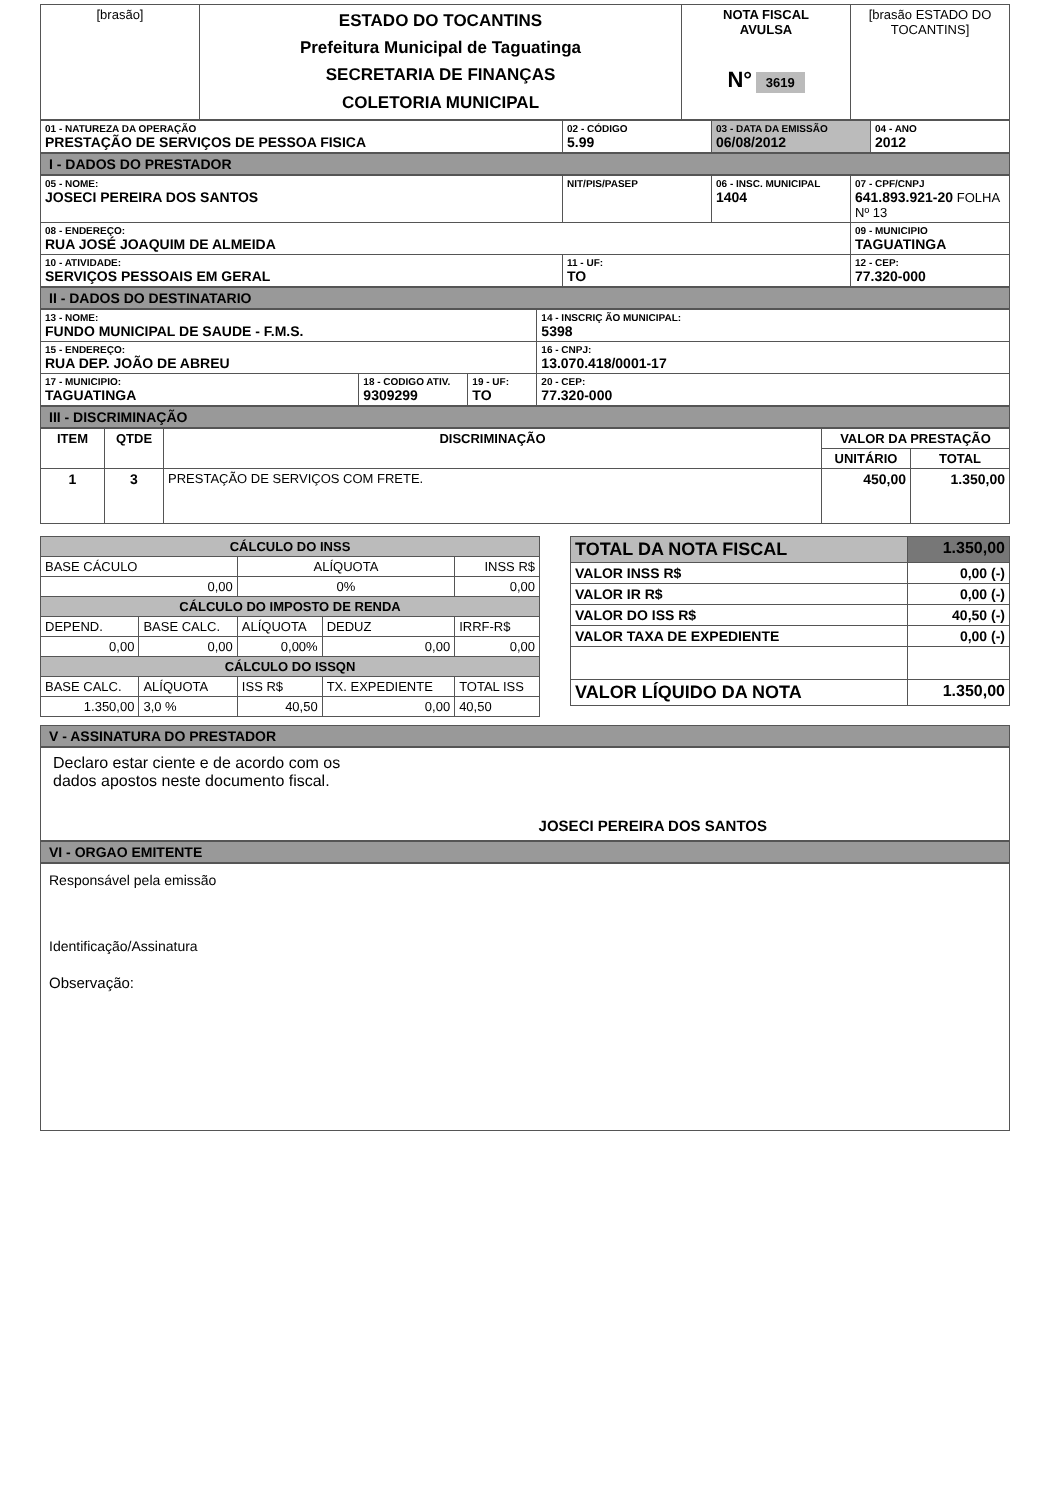| [brasão] | ESTADO DO TOCANTINS Prefeitura Municipal de Taguatinga SECRETARIA DE FINANÇAS COLETORIA MUNICIPAL | NOTA FISCAL AVULSA N° 3619 | [brasão ESTADO DO TOCANTINS] |
| 01 - NATUREZA DA OPERAÇÃO PRESTAÇÃO DE SERVIÇOS DE PESSOA FISICA | 02 - CÓDIGO 5.99 | 03 - DATA DA EMISSÃO 06/08/2012 | 04 - ANO 2012 |
I - DADOS DO PRESTADOR
| 05 - NOME: JOSECI PEREIRA DOS SANTOS | NIT/PIS/PASEP | 06 - INSC. MUNICIPAL 1404 | 07 - CPF/CNPJ 641.893.921-20 FOLHA Nº 13 |
| 08 - ENDEREÇO: RUA JOSÉ JOAQUIM DE ALMEIDA | | | 09 - MUNICIPIO TAGUATINGA |
| 10 - ATIVIDADE: SERVIÇOS PESSOAIS EM GERAL | 11 - UF: TO | | 12 - CEP: 77.320-000 |
II - DADOS DO DESTINATARIO
| 13 - NOME: FUNDO MUNICIPAL DE SAUDE - F.M.S. | | | 14 - INSCRIÇ ÃO MUNICIPAL: 5398 |
| 15 - ENDEREÇO: RUA DEP. JOÃO DE ABREU | | | 16 - CNPJ: 13.070.418/0001-17 |
| 17 - MUNICIPIO: TAGUATINGA | 18 - CODIGO ATIV. 9309299 | 19 - UF: TO | 20 - CEP: 77.320-000 |
III - DISCRIMINAÇÃO
| ITEM | QTDE | DISCRIMINAÇÃO | VALOR DA PRESTAÇÃO | |
| --- | --- | --- | --- | --- |
| | | | UNITÁRIO | TOTAL |
| 1 | 3 | PRESTAÇÃO DE SERVIÇOS COM FRETE. | 450,00 | 1.350,00 |
| CÁLCULO DO INSS | | | | |
| --- | --- | --- | --- | --- |
| BASE CÁCULO | | ALÍQUOTA | | INSS R$ |
| 0,00 | | 0% | | 0,00 |
| CÁLCULO DO IMPOSTO DE RENDA | | | | |
| DEPEND. | BASE CALC. | ALÍQUOTA | DEDUZ | IRRF-R$ |
| 0,00 | 0,00 | 0,00% | 0,00 | 0,00 |
| CÁLCULO DO ISSQN | | | | |
| BASE CALC. | ALÍQUOTA | ISS R$ | TX. EXPEDIENTE | TOTAL ISS |
| 1.350,00 | 3,0 % | 40,50 | 0,00 | 40,50 |
| TOTAL DA NOTA FISCAL | 1.350,00 |
| VALOR INSS R$ | 0,00 (-) |
| VALOR IR R$ | 0,00 (-) |
| VALOR DO ISS R$ | 40,50 (-) |
| VALOR TAXA DE EXPEDIENTE | 0,00 (-) |
| VALOR LÍQUIDO DA NOTA | 1.350,00 |
V - ASSINATURA DO PRESTADOR
Declaro estar ciente e de acordo com os
dados apostos neste documento fiscal.
JOSECI PEREIRA DOS SANTOS
VI - ORGAO EMITENTE
Responsável pela emissão
Identificação/Assinatura
Observação: